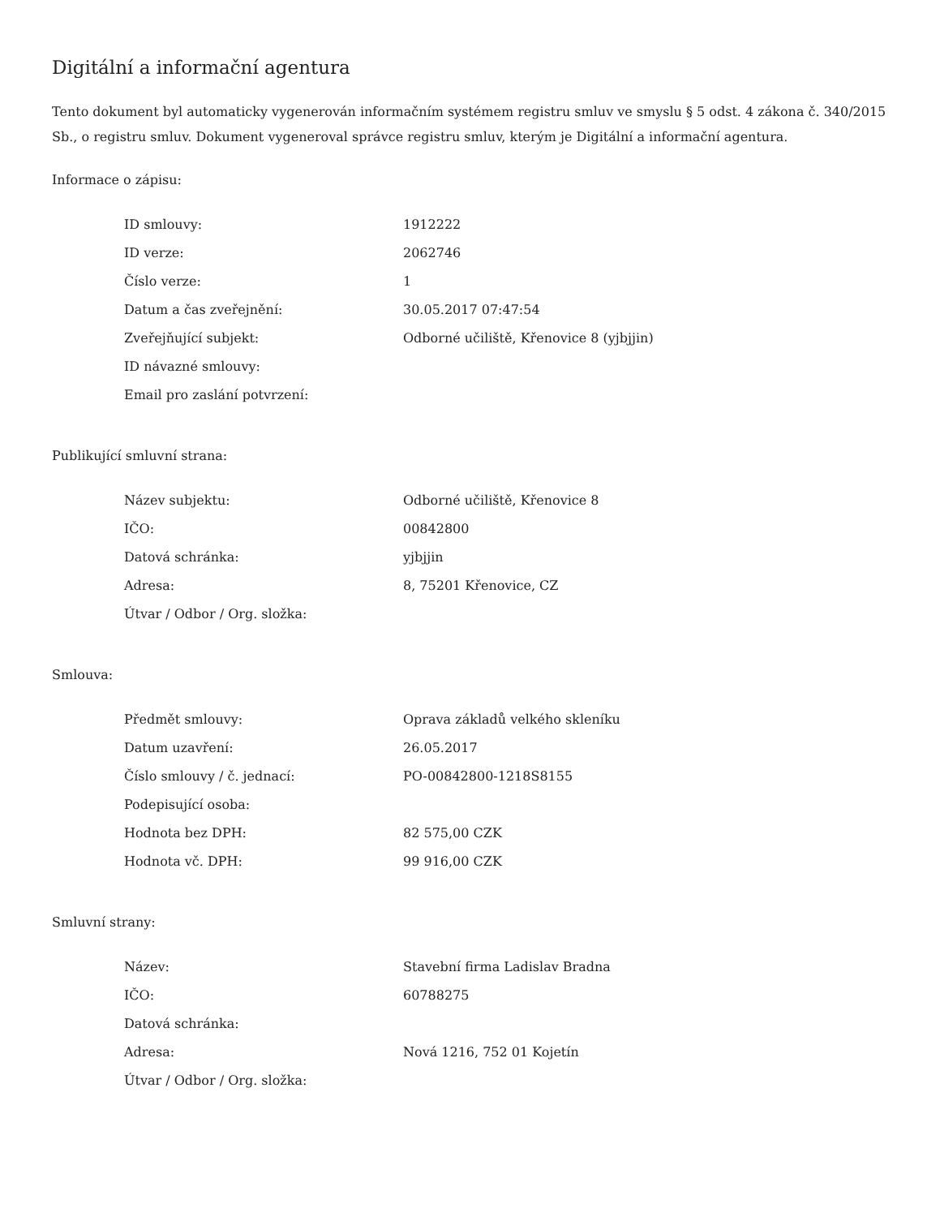Digitální a informační agentura
Tento dokument byl automaticky vygenerován informačním systémem registru smluv ve smyslu § 5 odst. 4 zákona č. 340/2015 Sb., o registru smluv. Dokument vygeneroval správce registru smluv, kterým je Digitální a informační agentura.
Informace o zápisu:
| ID smlouvy: | 1912222 |
| ID verze: | 2062746 |
| Číslo verze: | 1 |
| Datum a čas zveřejnění: | 30.05.2017 07:47:54 |
| Zveřejňující subjekt: | Odborné učiliště, Křenovice 8 (yjbjjin) |
| ID návazné smlouvy: | |
| Email pro zaslání potvrzení: | |
Publikující smluvní strana:
| Název subjektu: | Odborné učiliště, Křenovice 8 |
| IČO: | 00842800 |
| Datová schránka: | yjbjjin |
| Adresa: | 8, 75201 Křenovice, CZ |
| Útvar / Odbor / Org. složka: | |
Smlouva:
| Předmět smlouvy: | Oprava základů velkého skleníku |
| Datum uzavření: | 26.05.2017 |
| Číslo smlouvy / č. jednací: | PO-00842800-1218S8155 |
| Podepisující osoba: | |
| Hodnota bez DPH: | 82 575,00 CZK |
| Hodnota vč. DPH: | 99 916,00 CZK |
Smluvní strany:
| Název: | Stavební firma Ladislav Bradna |
| IČO: | 60788275 |
| Datová schránka: | |
| Adresa: | Nová 1216, 752 01 Kojetín |
| Útvar / Odbor / Org. složka: | |